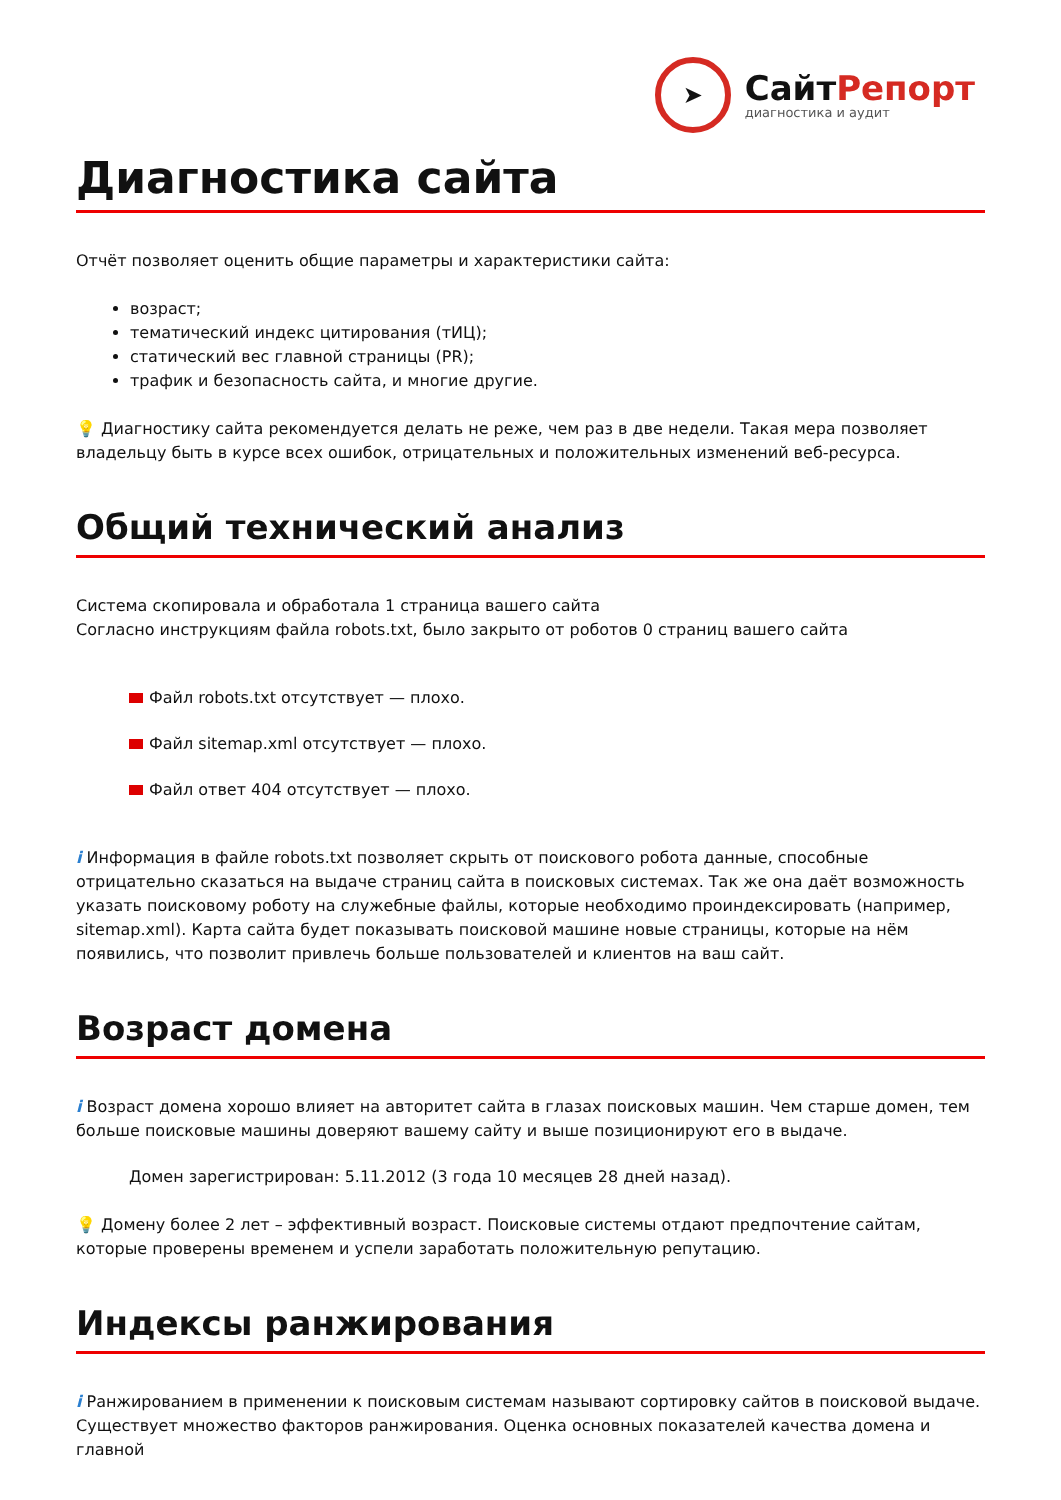➤
СайтРепорт
диагностика и аудит
Диагностика сайта
Отчёт позволяет оценить общие параметры и характеристики сайта:
возраст;
тематический индекс цитирования (тИЦ);
статический вес главной страницы (PR);
трафик и безопасность сайта, и многие другие.
💡 Диагностику сайта рекомендуется делать не реже, чем раз в две недели. Такая мера позволяет владельцу быть в курсе всех ошибок, отрицательных и положительных изменений веб-ресурса.
Общий технический анализ
Система скопировала и обработала 1 страница вашего сайта
Согласно инструкциям файла robots.txt, было закрыто от роботов 0 страниц вашего сайта
Файл robots.txt отсутствует — плохо.
Файл sitemap.xml отсутствует — плохо.
Файл ответ 404 отсутствует — плохо.
i Информация в файле robots.txt позволяет скрыть от поискового робота данные, способные отрицательно сказаться на выдаче страниц сайта в поисковых системах. Так же она даёт возможность указать поисковому роботу на служебные файлы, которые необходимо проиндексировать (например, sitemap.xml). Карта сайта будет показывать поисковой машине новые страницы, которые на нём появились, что позволит привлечь больше пользователей и клиентов на ваш сайт.
Возраст домена
i Возраст домена хорошо влияет на авторитет сайта в глазах поисковых машин. Чем старше домен, тем больше поисковые машины доверяют вашему сайту и выше позиционируют его в выдаче.
Домен зарегистрирован: 5.11.2012 (3 года 10 месяцев 28 дней назад).
💡 Домену более 2 лет – эффективный возраст. Поисковые системы отдают предпочтение сайтам, которые проверены временем и успели заработать положительную репутацию.
Индексы ранжирования
i Ранжированием в применении к поисковым системам называют сортировку сайтов в поисковой выдаче. Существует множество факторов ранжирования. Оценка основных показателей качества домена и главной